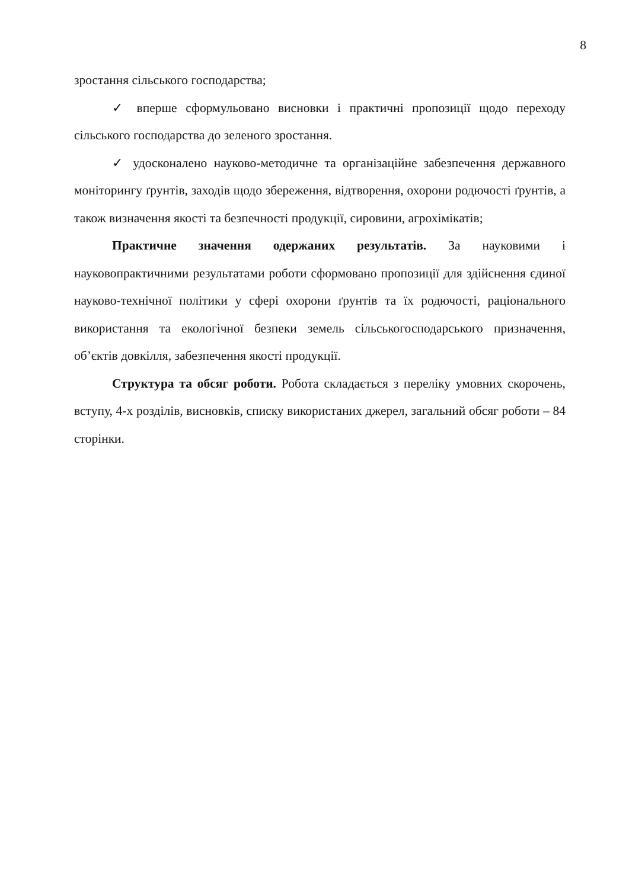8
зростання сільського господарства;
✓ вперше сформульовано висновки і практичні пропозиції щодо переходу сільського господарства до зеленого зростання.
✓ удосконалено науково-методичне та організаційне забезпечення державного моніторингу ґрунтів, заходів щодо збереження, відтворення, охорони родючості ґрунтів, а також визначення якості та безпечності продукції, сировини, агрохімікатів;
Практичне значення одержаних результатів. За науковими і науковопрактичними результатами роботи сформовано пропозиції для здійснення єдиної науково-технічної політики у сфері охорони ґрунтів та їх родючості, раціонального використання та екологічної безпеки земель сільськогосподарського призначення, об’єктів довкілля, забезпечення якості продукції.
Структура та обсяг роботи. Робота складається з переліку умовних скорочень, вступу, 4-х розділів, висновків, списку використаних джерел, загальний обсяг роботи – 84 сторінки.